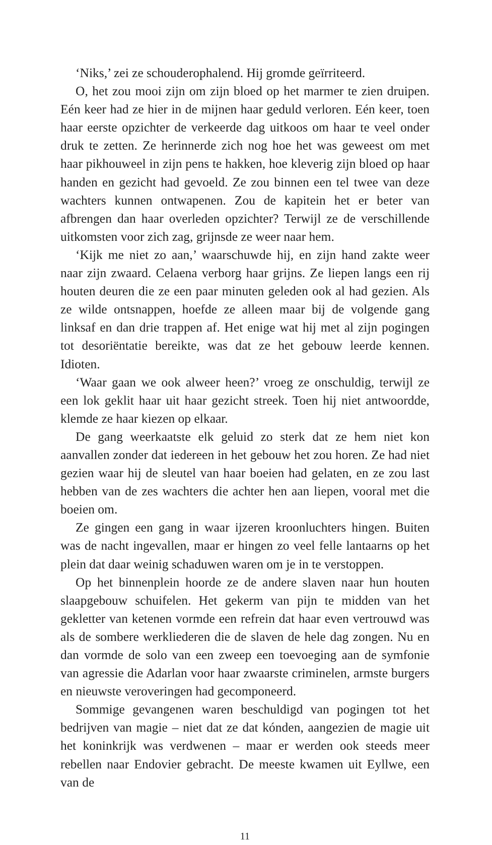‘Niks,’ zei ze schouderophalend. Hij gromde geïrriteerd.
O, het zou mooi zijn om zijn bloed op het marmer te zien druipen. Eén keer had ze hier in de mijnen haar geduld verloren. Eén keer, toen haar eerste opzichter de verkeerde dag uitkoos om haar te veel onder druk te zetten. Ze herinnerde zich nog hoe het was geweest om met haar pikhouweel in zijn pens te hakken, hoe kleverig zijn bloed op haar handen en gezicht had gevoeld. Ze zou binnen een tel twee van deze wachters kunnen ontwapenen. Zou de kapitein het er beter van afbrengen dan haar overleden opzichter? Terwijl ze de verschillende uitkomsten voor zich zag, grijnsde ze weer naar hem.
‘Kijk me niet zo aan,’ waarschuwde hij, en zijn hand zakte weer naar zijn zwaard. Celaena verborg haar grijns. Ze liepen langs een rij houten deuren die ze een paar minuten geleden ook al had gezien. Als ze wilde ontsnappen, hoefde ze alleen maar bij de volgende gang linksaf en dan drie trappen af. Het enige wat hij met al zijn pogingen tot desoriëntatie bereikte, was dat ze het gebouw leerde kennen. Idioten.
‘Waar gaan we ook alweer heen?’ vroeg ze onschuldig, terwijl ze een lok geklit haar uit haar gezicht streek. Toen hij niet antwoordde, klemde ze haar kiezen op elkaar.
De gang weerkaatste elk geluid zo sterk dat ze hem niet kon aanvallen zonder dat iedereen in het gebouw het zou horen. Ze had niet gezien waar hij de sleutel van haar boeien had gelaten, en ze zou last hebben van de zes wachters die achter hen aan liepen, vooral met die boeien om.
Ze gingen een gang in waar ijzeren kroonluchters hingen. Buiten was de nacht ingevallen, maar er hingen zo veel felle lantaarns op het plein dat daar weinig schaduwen waren om je in te verstoppen.
Op het binnenplein hoorde ze de andere slaven naar hun houten slaapgebouw schuifelen. Het gekerm van pijn te midden van het gekletter van ketenen vormde een refrein dat haar even vertrouwd was als de sombere werkliederen die de slaven de hele dag zongen. Nu en dan vormde de solo van een zweep een toevoeging aan de symfonie van agressie die Adarlan voor haar zwaarste criminelen, armste burgers en nieuwste veroveringen had gecomponeerd.
Sommige gevangenen waren beschuldigd van pogingen tot het bedrijven van magie – niet dat ze dat kónden, aangezien de magie uit het koninkrijk was verdwenen – maar er werden ook steeds meer rebellen naar Endovier gebracht. De meeste kwamen uit Eyllwe, een van de
11